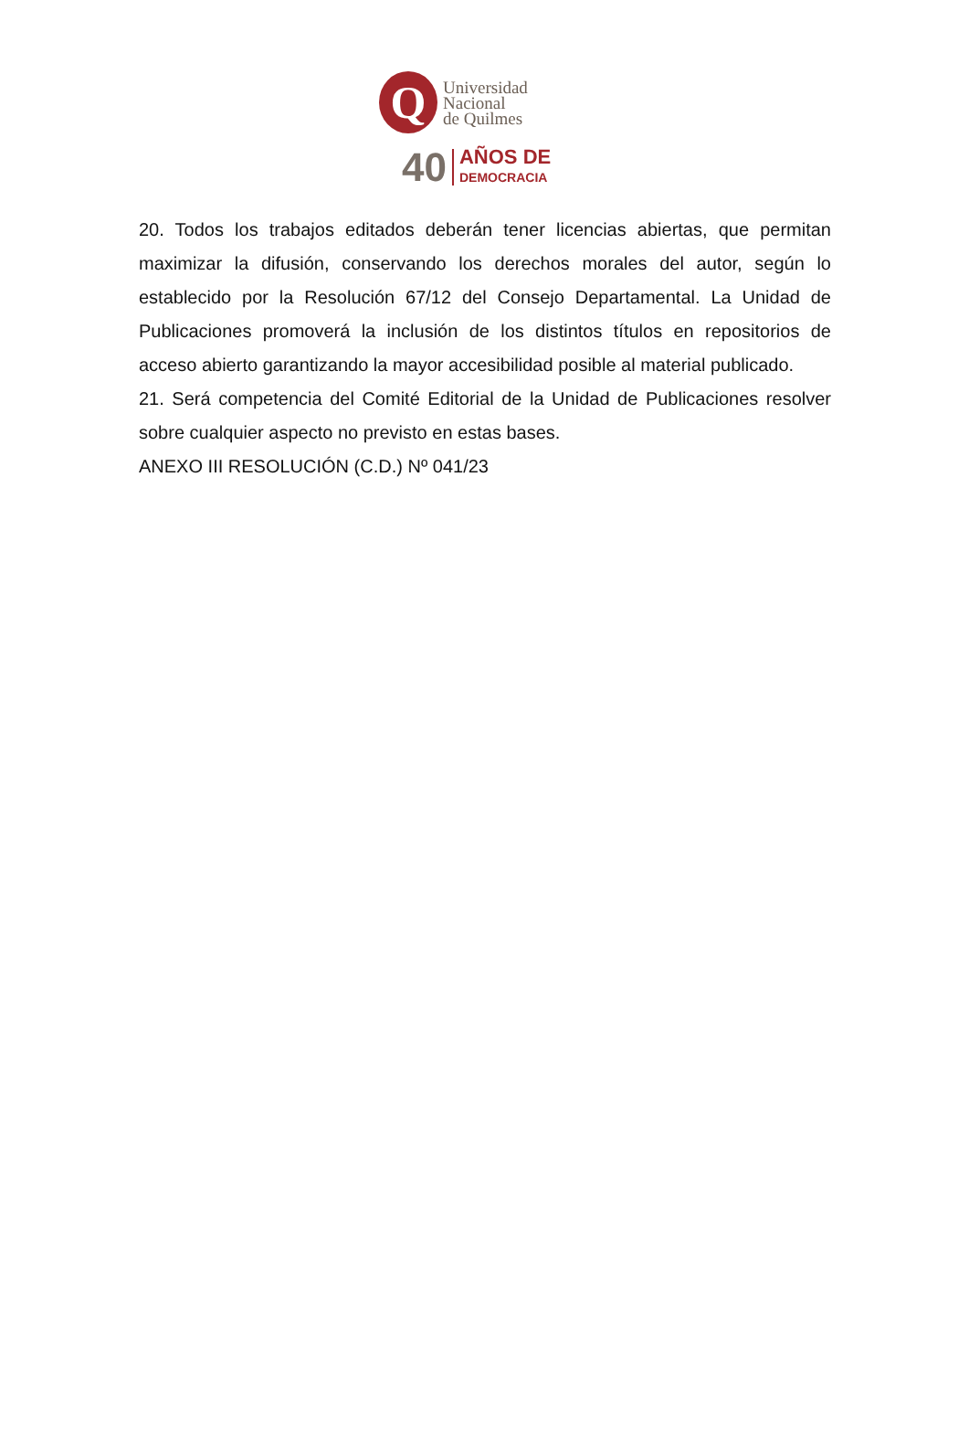Q
Universidad
Nacional
de Quilmes
40 AÑOS DE
DEMOCRACIA
20. Todos los trabajos editados deberán tener licencias abiertas, que permitan maximizar la difusión, conservando los derechos morales del autor, según lo establecido por la Resolución 67/12 del Consejo Departamental. La Unidad de Publicaciones promoverá la inclusión de los distintos títulos en repositorios de acceso abierto garantizando la mayor accesibilidad posible al material publicado.
21. Será competencia del Comité Editorial de la Unidad de Publicaciones resolver sobre cualquier aspecto no previsto en estas bases.
ANEXO III RESOLUCIÓN (C.D.) Nº 041/23